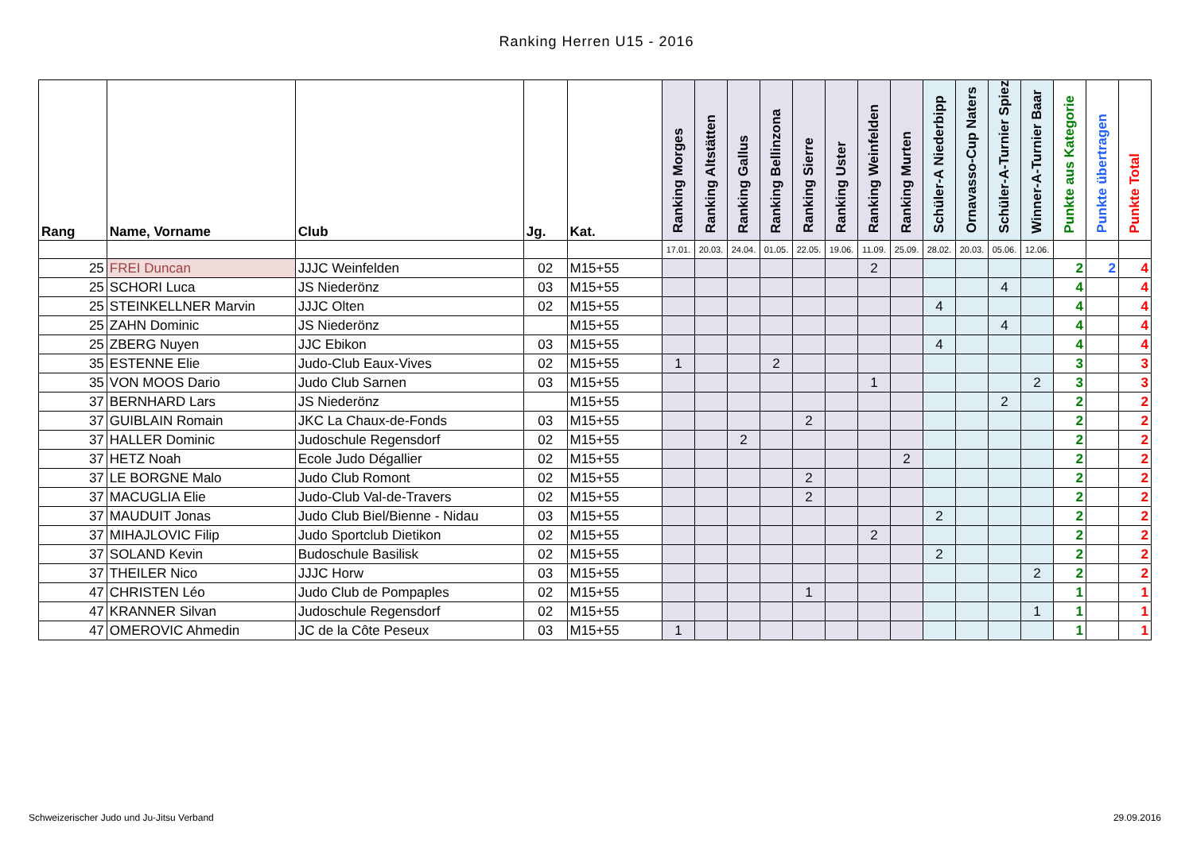Ranking Herren U15 - 2016
| Rang | Name, Vorname | Club | Jg. | Kat. | Ranking Morges | Ranking Altstätten | Ranking Gallus | Ranking Bellinzona | Ranking Sierre | Ranking Uster | Ranking Weinfelden | Ranking Murten | Schüler-A Niederbipp | Ornavasso-Cup Naters | Schüler-A-Turnier Spiez | Winner-A-Turnier Baar | Punkte aus Kategorie | Punkte übertragen | Punkte Total |
| --- | --- | --- | --- | --- | --- | --- | --- | --- | --- | --- | --- | --- | --- | --- | --- | --- | --- | --- | --- |
| | | | | | 17.01. | 20.03. | 24.04. | 01.05. | 22.05. | 19.06. | 11.09. | 25.09. | 28.02. | 20.03. | 05.06. | 12.06. | | | |
| 25 | FREI Duncan | JJJC Weinfelden | 02 | M15+55 | | | | | | | 2 | | | | | | 2 | 2 | 4 |
| 25 | SCHORI Luca | JS Niederönz | 03 | M15+55 | | | | | | | | | | | 4 | | 4 | | 4 |
| 25 | STEINKELLNER Marvin | JJJC Olten | 02 | M15+55 | | | | | | | | | 4 | | | | 4 | | 4 |
| 25 | ZAHN Dominic | JS Niederönz | | M15+55 | | | | | | | | | | | 4 | | 4 | | 4 |
| 25 | ZBERG Nuyen | JJC Ebikon | 03 | M15+55 | | | | | | | | | 4 | | | | 4 | | 4 |
| 35 | ESTENNE Elie | Judo-Club Eaux-Vives | 02 | M15+55 | 1 | | | 2 | | | | | | | | | 3 | | 3 |
| 35 | VON MOOS Dario | Judo Club Sarnen | 03 | M15+55 | | | | | | | 1 | | | | | 2 | 3 | | 3 |
| 37 | BERNHARD Lars | JS Niederönz | | M15+55 | | | | | | | | | | | 2 | | 2 | | 2 |
| 37 | GUIBLAIN Romain | JKC La Chaux-de-Fonds | 03 | M15+55 | | | | | 2 | | | | | | | | 2 | | 2 |
| 37 | HALLER Dominic | Judoschule Regensdorf | 02 | M15+55 | | | 2 | | | | | | | | | | 2 | | 2 |
| 37 | HETZ Noah | Ecole Judo Dégallier | 02 | M15+55 | | | | | | | | 2 | | | | | 2 | | 2 |
| 37 | LE BORGNE Malo | Judo Club Romont | 02 | M15+55 | | | | | 2 | | | | | | | | 2 | | 2 |
| 37 | MACUGLIA Elie | Judo-Club Val-de-Travers | 02 | M15+55 | | | | | 2 | | | | | | | | 2 | | 2 |
| 37 | MAUDUIT Jonas | Judo Club Biel/Bienne - Nidau | 03 | M15+55 | | | | | | | | | 2 | | | | 2 | | 2 |
| 37 | MIHAJLOVIC Filip | Judo Sportclub Dietikon | 02 | M15+55 | | | | | | | 2 | | | | | | 2 | | 2 |
| 37 | SOLAND Kevin | Budoschule Basilisk | 02 | M15+55 | | | | | | | | | 2 | | | | 2 | | 2 |
| 37 | THEILER Nico | JJJC Horw | 03 | M15+55 | | | | | | | | | | | | 2 | 2 | | 2 |
| 47 | CHRISTEN Léo | Judo Club de Pompaples | 02 | M15+55 | | | | | 1 | | | | | | | | 1 | | 1 |
| 47 | KRANNER Silvan | Judoschule Regensdorf | 02 | M15+55 | | | | | | | | | | | | 1 | 1 | | 1 |
| 47 | OMEROVIC Ahmedin | JC de la Côte Peseux | 03 | M15+55 | 1 | | | | | | | | | | | | 1 | | 1 |
Schweizerischer Judo und Ju-Jitsu Verband
29.09.2016